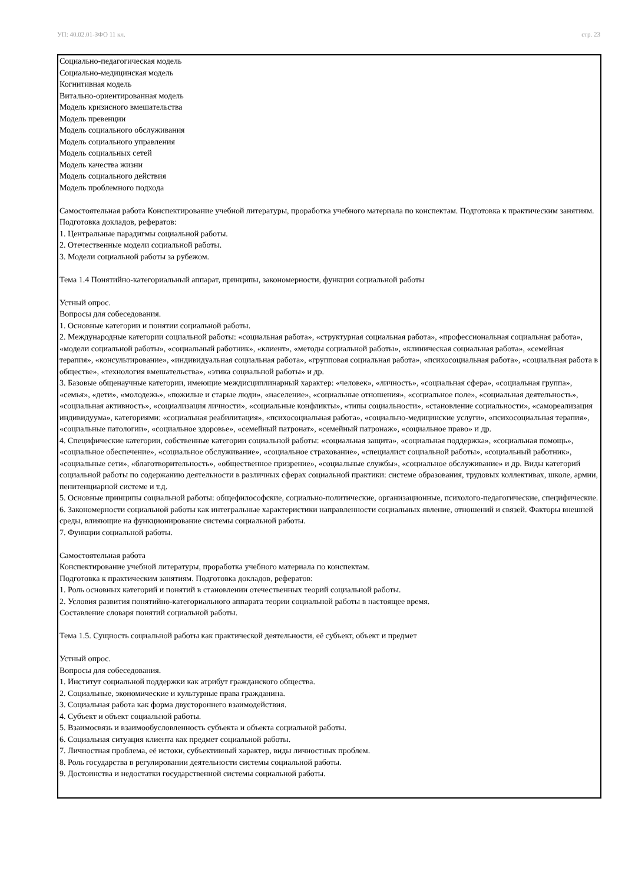УП: 40.02.01-ЗФО 11 кл. стр. 23
Социально-педагогическая модель
Социально-медицинская модель
Когнитивная модель
Витально-ориентированная модель
Модель кризисного вмешательства
Модель превенции
Модель социального обслуживания
Модель социального управления
Модель социальных сетей
Модель качества жизни
Модель социального действия
Модель проблемного подхода
Самостоятельная работа Конспектирование учебной литературы, проработка учебного материала по конспектам. Подготовка к практическим занятиям. Подготовка докладов, рефератов:
1. Центральные парадигмы социальной работы.
2. Отечественные модели социальной работы.
3. Модели социальной работы за рубежом.
Тема 1.4 Понятийно-категориальный аппарат, принципы, закономерности, функции социальной работы
Устный опрос.
Вопросы для собеседования.
1. Основные категории и понятии социальной работы.
2. Международные категории социальной работы: «социальная работа», «структурная социальная работа», «профессиональная социальная работа», «модели социальной работы», «социальный работник», «клиент», «методы социальной работы», «клиническая социальная работа», «семейная терапия», «консультирование», «индивидуальная социальная работа», «групповая социальная работа», «психосоциальная работа», «социальная работа в обществе», «технология вмешательства», «этика социальной работы» и др.
3. Базовые общенаучные категории, имеющие междисциплинарный характер: «человек», «личность», «социальная сфера», «социальная группа», «семья», «дети», «молодежь», «пожилые и старые люди», «население», «социальные отношения», «социальное поле», «социальная деятельность», «социальная активность», «социализация личности», «социальные конфликты», «типы социальности», «становление социальности», «самореализация индивидуума», категориями: «социальная реабилитация», «психосоциальная работа», «социально-медицинские услуги», «психосоциальная терапия», «социальные патологии», «социальное здоровье», «семейный патронат», «семейный патронаж», «социальное право» и др.
4. Специфические категории, собственные категории социальной работы: «социальная защита», «социальная поддержка», «социальная помощь», «социальное обеспечение», «социальное обслуживание», «социальное страхование», «специалист социальной работы», «социальный работник», «социальные сети», «благотворительность», «общественное призрение», «социальные службы», «социальное обслуживание» и др. Виды категорий социальной работы по содержанию деятельности в различных сферах социальной практики: системе образования, трудовых коллективах, школе, армии, пенитенциарной системе и т.д.
5. Основные принципы социальной работы: общефилософские, социально-политические, организационные, психолого-педагогические, специфические.
6. Закономерности социальной работы как интегральные характеристики направленности социальных явление, отношений и связей. Факторы внешней среды, влияющие на функционирование системы социальной работы.
7. Функции социальной работы.
Самостоятельная работа
Конспектирование учебной литературы, проработка учебного материала по конспектам.
Подготовка к практическим занятиям. Подготовка докладов, рефератов:
1. Роль основных категорий и понятий в становлении отечественных теорий социальной работы.
2. Условия развития понятийно-категориального аппарата теории социальной работы в настоящее время.
Составление словаря понятий социальной работы.
Тема 1.5. Сущность социальной работы как практической деятельности, её субъект, объект и предмет
Устный опрос.
Вопросы для собеседования.
1. Институт социальной поддержки как атрибут гражданского общества.
2. Социальные, экономические и культурные права гражданина.
3. Социальная работа как форма двустороннего взаимодействия.
4. Субъект и объект социальной работы.
5. Взаимосвязь и взаимообусловленность субъекта и объекта социальной работы.
6. Социальная ситуация клиента как предмет социальной работы.
7. Личностная проблема, её истоки, субъективный характер, виды личностных проблем.
8. Роль государства в регулировании деятельности системы социальной работы.
9. Достоинства и недостатки государственной системы социальной работы.